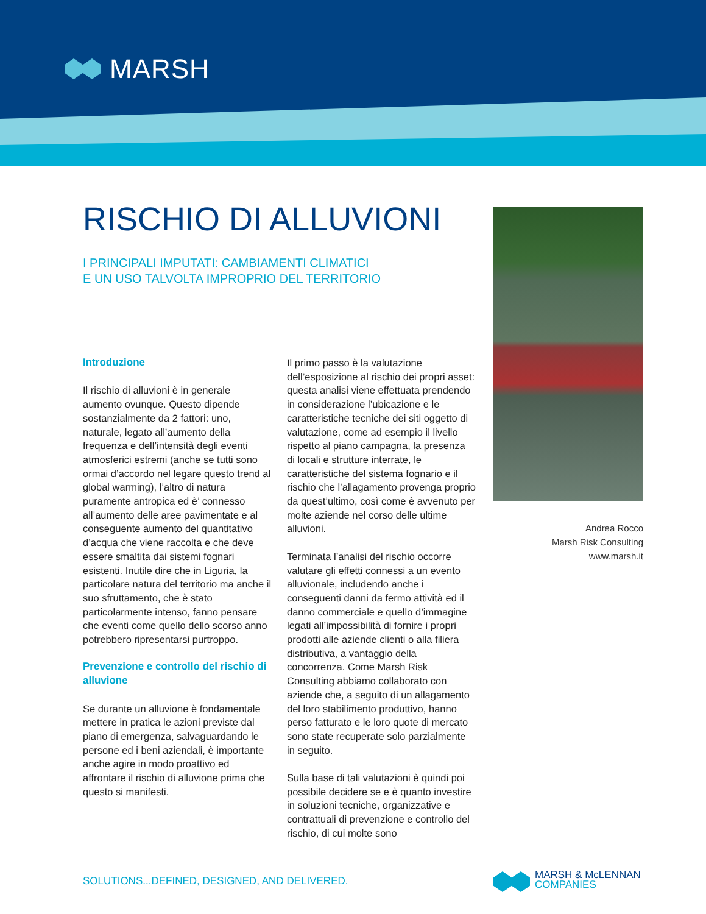MARSH
RISCHIO DI ALLUVIONI
I PRINCIPALI IMPUTATI: CAMBIAMENTI CLIMATICI
E UN USO TALVOLTA IMPROPRIO DEL TERRITORIO
Introduzione
Il rischio di alluvioni è in generale aumento ovunque. Questo dipende sostanzialmente da 2 fattori: uno, naturale, legato all’aumento della frequenza e dell’intensità degli eventi atmosferici estremi (anche se tutti sono ormai d’accordo nel legare questo trend al global warming), l’altro di natura puramente antropica ed è’ connesso all’aumento delle aree pavimentate e al conseguente aumento del quantitativo d’acqua che viene raccolta e che deve essere smaltita dai sistemi fognari esistenti. Inutile dire che in Liguria, la particolare natura del territorio ma anche il suo sfruttamento, che è stato particolarmente intenso, fanno pensare che eventi come quello dello scorso anno potrebbero ripresentarsi purtroppo.
Prevenzione e controllo del rischio di alluvione
Se durante un alluvione è fondamentale mettere in pratica le azioni previste dal piano di emergenza, salvaguardando le persone ed i beni aziendali, è importante anche agire in modo proattivo ed affrontare il rischio di alluvione prima che questo si manifesti.
Il primo passo è la valutazione dell’esposizione al rischio dei propri asset: questa analisi viene effettuata prendendo in considerazione l’ubicazione e le caratteristiche tecniche dei siti oggetto di valutazione, come ad esempio il livello rispetto al piano campagna, la presenza di locali e strutture interrate, le caratteristiche del sistema fognario e il rischio che l’allagamento provenga proprio da quest’ultimo, così come è avvenuto per molte aziende nel corso delle ultime alluvioni.
Terminata l’analisi del rischio occorre valutare gli effetti connessi a un evento alluvionale, includendo anche i conseguenti danni da fermo attività ed il danno commerciale e quello d’immagine legati all’impossibilità di fornire i propri prodotti alle aziende clienti o alla filiera distributiva, a vantaggio della concorrenza. Come Marsh Risk Consulting abbiamo collaborato con aziende che, a seguito di un allagamento del loro stabilimento produttivo, hanno perso fatturato e le loro quote di mercato sono state recuperate solo parzialmente in seguito.
Sulla base di tali valutazioni è quindi poi possibile decidere se e è quanto investire in soluzioni tecniche, organizzative e contrattuali di prevenzione e controllo del rischio, di cui molte sono
Andrea Rocco
Marsh Risk Consulting
www.marsh.it
SOLUTIONS...DEFINED, DESIGNED, AND DELIVERED.
MARSH & McLENNAN
COMPANIES